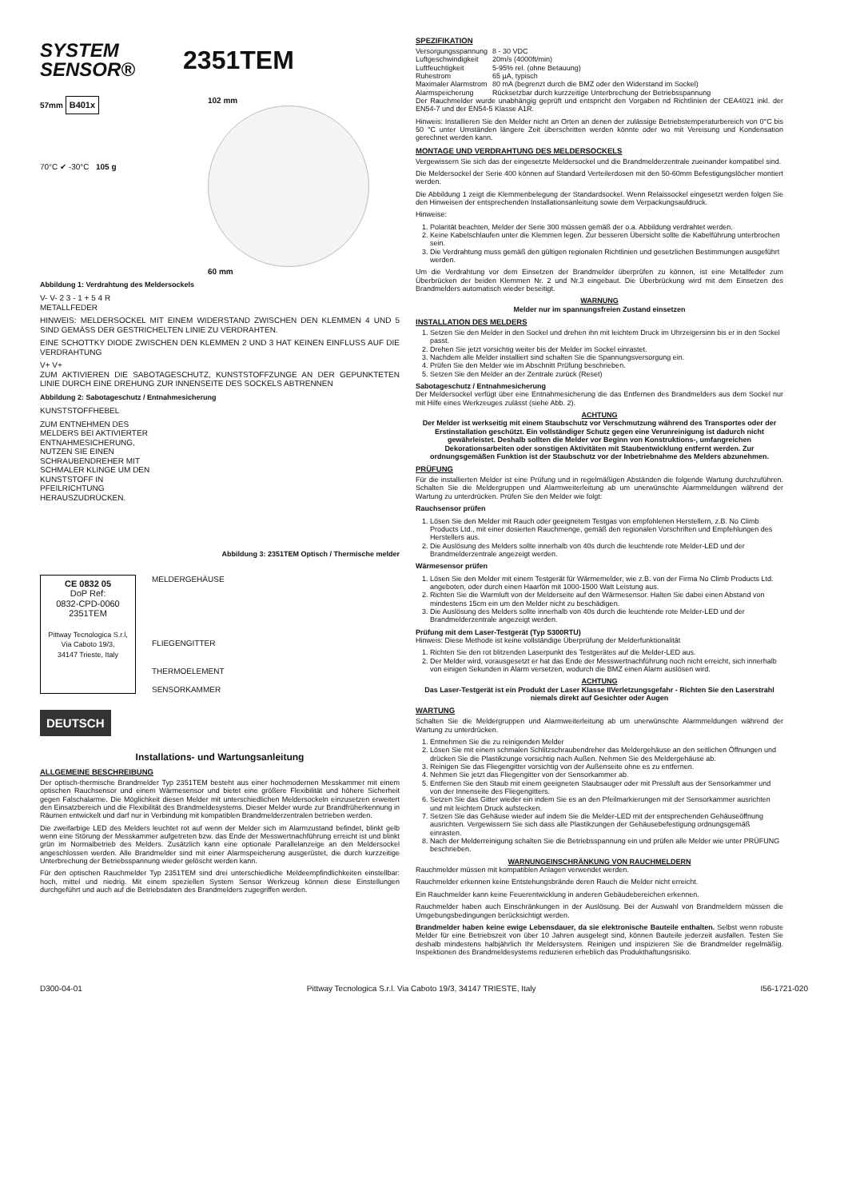SYSTEM
SENSOR®
2351TEM
57mm B401x
70°C ✔ -30°C 105 g
102 mm
60 mm
Abbildung 1: Verdrahtung des Meldersockels
V- V- 2 3 - 1 + 5 4 R
METALLFEDER
HINWEIS: MELDERSOCKEL MIT EINEM WIDERSTAND ZWISCHEN DEN KLEMMEN 4 UND 5 SIND GEMÄSS DER GESTRICHELTEN LINIE ZU VERDRAHTEN.
EINE SCHOTTKY DIODE ZWISCHEN DEN KLEMMEN 2 UND 3 HAT KEINEN EINFLUSS AUF DIE VERDRAHTUNG
V+ V+
ZUM AKTIVIEREN DIE SABOTAGESCHUTZ, KUNSTSTOFFZUNGE AN DER GEPUNKTETEN LINIE DURCH EINE DREHUNG ZUR INNENSEITE DES SOCKELS ABTRENNEN
Abbildung 2: Sabotageschutz / Entnahmesicherung
KUNSTSTOFFHEBEL
ZUM ENTNEHMEN DES MELDERS BEI AKTIVIERTER ENTNAHMESICHERUNG, NUTZEN SIE EINEN SCHRAUBENDREHER MIT SCHMALER KLINGE UM DEN KUNSTSTOFF IN PFEILRICHTUNG HERAUSZUDRÜCKEN.
Abbildung 3: 2351TEM Optisch / Thermische melder
CE 0832 05
DoP Ref:
0832-CPD-0060
2351TEM
Pittway Tecnologica S.r.l,
Via Caboto 19/3,
34147 Trieste, Italy
MELDERGEHÄUSE
FLIEGENGITTER
THERMOELEMENT
SENSORKAMMER
DEUTSCH
Installations- und Wartungsanleitung
ALLGEMEINE BESCHREIBUNG
Der optisch-thermische Brandmelder Typ 2351TEM besteht aus einer hochmodernen Messkammer mit einem optischen Rauchsensor und einem Wärmesensor und bietet eine größere Flexibilität und höhere Sicherheit gegen Falschalarme. Die Möglichkeit diesen Melder mit unterschiedlichen Meldersockeln einzusetzen erweitert den Einsatzbereich und die Flexibilität des Brandmeldesystems. Dieser Melder wurde zur Brandfrüherkennung in Räumen entwickelt und darf nur in Verbindung mit kompatiblen Brandmelderzentralen betrieben werden.
Die zweifarbige LED des Melders leuchtet rot auf wenn der Melder sich im Alarmzustand befindet, blinkt gelb wenn eine Störung der Messkammer aufgetreten bzw. das Ende der Messwertnachführung erreicht ist und blinkt grün im Normalbetrieb des Melders. Zusätzlich kann eine optionale Parallelanzeige an den Meldersockel angeschlossen werden. Alle Brandmelder sind mit einer Alarmspeicherung ausgerüstet, die durch kurzzeitige Unterbrechung der Betriebsspannung wieder gelöscht werden kann.
Für den optischen Rauchmelder Typ 2351TEM sind drei unterschiedliche Meldeempfindlichkeiten einstellbar: hoch, mittel und niedrig. Mit einem speziellen System Sensor Werkzeug können diese Einstellungen durchgeführt und auch auf die Betriebsdaten des Brandmelders zugegriffen werden.
SPEZIFIKATION
| Versorgungsspannung | 8 - 30 VDC |
| Luftgeschwindigkeit | 20m/s (4000ft/min) |
| Luftfeuchtigkeit | 5-95% rel. (ohne Betauung) |
| Ruhestrom | 65 µA, typisch |
| Maximaler Alarmstrom | 80 mA (begrenzt durch die BMZ oder den Widerstand im Sockel) |
| Alarmspeicherung | Rücksetzbar durch kurzzeitige Unterbrechung der Betriebsspannung |
Der Rauchmelder wurde unabhängig geprüft und entspricht den Vorgaben nd Richtlinien der CEA4021 inkl. der EN54-7 und der EN54-5 Klasse A1R.
Hinweis: Installieren Sie den Melder nicht an Orten an denen der zulässige Betriebstemperaturbereich von 0°C bis 50 °C unter Umständen längere Zeit überschritten werden könnte oder wo mit Vereisung und Kondensation gerechnet werden kann.
MONTAGE UND VERDRAHTUNG DES MELDERSOCKELS
Vergewissern Sie sich das der eingesetzte Meldersockel und die Brandmelderzentrale zueinander kompatibel sind.
Die Meldersockel der Serie 400 können auf Standard Verteilerdosen mit den 50-60mm Befestigungslöcher montiert werden.
Die Abbildung 1 zeigt die Klemmenbelegung der Standardsockel. Wenn Relaissockel eingesetzt werden folgen Sie den Hinweisen der entsprechenden Installationsanleitung sowie dem Verpackungsaufdruck.
Hinweise:
1. Polarität beachten, Melder der Serie 300 müssen gemäß der o.a. Abbildung verdrahtet werden.
2. Keine Kabelschlaufen unter die Klemmen legen. Zur besseren Übersicht sollte die Kabelführung unterbrochen sein.
3. Die Verdrahtung muss gemäß den gültigen regionalen Richtlinien und gesetzlichen Bestimmungen ausgeführt werden.
Um die Verdrahtung vor dem Einsetzen der Brandmelder überprüfen zu können, ist eine Metallfeder zum Überbrücken der beiden Klemmen Nr. 2 und Nr.3 eingebaut. Die Überbrückung wird mit dem Einsetzen des Brandmelders automatisch wieder beseitigt.
WARNUNG
Melder nur im spannungsfreien Zustand einsetzen
INSTALLATION DES MELDERS
1. Setzen Sie den Melder in den Sockel und drehen ihn mit leichtem Druck im Uhrzeigersinn bis er in den Sockel passt.
2. Drehen Sie jetzt vorsichtig weiter bis der Melder im Sockel einrastet.
3. Nachdem alle Melder installiert sind schalten Sie die Spannungsversorgung ein.
4. Prüfen Sie den Melder wie im Abschnitt Prüfung beschrieben.
5. Setzen Sie den Melder an der Zentrale zurück (Reset)
Sabotageschutz / Entnahmesicherung
Der Meldersockel verfügt über eine Entnahmesicherung die das Entfernen des Brandmelders aus dem Sockel nur mit Hilfe eines Werkzeuges zulässt (siehe Abb. 2).
ACHTUNG
Der Melder ist werkseitig mit einem Staubschutz vor Verschmutzung während des Transportes oder der Erstinstallation geschützt. Ein vollständiger Schutz gegen eine Verunreinigung ist dadurch nicht gewährleistet. Deshalb sollten die Melder vor Beginn von Konstruktions-, umfangreichen Dekorationsarbeiten oder sonstigen Aktivitäten mit Staubentwicklung entfernt werden. Zur ordnungsgemäßen Funktion ist der Staubschutz vor der Inbetriebnahme des Melders abzunehmen.
PRÜFUNG
Für die installierten Melder ist eine Prüfung und in regelmäßigen Abständen die folgende Wartung durchzuführen. Schalten Sie die Meldergruppen und Alarmweiterleitung ab um unerwünschte Alarmmeldungen während der Wartung zu unterdrücken. Prüfen Sie den Melder wie folgt:
Rauchsensor prüfen
1. Lösen Sie den Melder mit Rauch oder geeignetem Testgas von empfohlenen Herstellern, z.B. No Climb Products Ltd., mit einer dosierten Rauchmenge, gemäß den regionalen Vorschriften und Empfehlungen des Herstellers aus.
2. Die Auslösung des Melders sollte innerhalb von 40s durch die leuchtende rote Melder-LED und der Brandmelderzentrale angezeigt werden.
Wärmesensor prüfen
1. Lösen Sie den Melder mit einem Testgerät für Wärmemelder, wie z.B. von der Firma No Climb Products Ltd. angeboten, oder durch einen Haarfön mit 1000-1500 Watt Leistung aus.
2. Richten Sie die Warmluft von der Melderseite auf den Wärmesensor. Halten Sie dabei einen Abstand von mindestens 15cm ein um den Melder nicht zu beschädigen.
3. Die Auslösung des Melders sollte innerhalb von 40s durch die leuchtende rote Melder-LED und der Brandmelderzentrale angezeigt werden.
Prüfung mit dem Laser-Testgerät (Typ S300RTU)
Hinweis: Diese Methode ist keine vollständige Überprüfung der Melderfunktionalität
1. Richten Sie den rot blitzenden Laserpunkt des Testgerätes auf die Melder-LED aus.
2. Der Melder wird, vorausgesetzt er hat das Ende der Messwertnachführung noch nicht erreicht, sich innerhalb von einigen Sekunden in Alarm versetzen, wodurch die BMZ einen Alarm auslösen wird.
ACHTUNG
Das Laser-Testgerät ist ein Produkt der Laser Klasse IIVerletzungsgefahr - Richten Sie den Laserstrahl niemals direkt auf Gesichter oder Augen
WARTUNG
Schalten Sie die Meldergruppen und Alarmweiterleitung ab um unerwünschte Alarmmeldungen während der Wartung zu unterdrücken.
1. Entnehmen Sie die zu reinigenden Melder
2. Lösen Sie mit einem schmalen Schlitzschraubendreher das Meldergehäuse an den seitlichen Öffnungen und drücken Sie die Plastikzunge vorsichtig nach Außen. Nehmen Sie des Meldergehäuse ab.
3. Reinigen Sie das Fliegengitter vorsichtig von der Außenseite ohne es zu entfernen.
4. Nehmen Sie jetzt das Fliegengitter von der Sensorkammer ab.
5. Entfernen Sie den Staub mit einem geeigneten Staubsauger oder mit Pressluft aus der Sensorkammer und von der Innenseite des Fliegengitters.
6. Setzen Sie das Gitter wieder ein indem Sie es an den Pfeilmarkierungen mit der Sensorkammer ausrichten und mit leichtem Druck aufstecken.
7. Setzen Sie das Gehäuse wieder auf indem Sie die Melder-LED mit der entsprechenden Gehäuseöffnung ausrichten. Vergewissern Sie sich dass alle Plastikzungen der Gehäusebefestigung ordnungsgemäß einrasten.
8. Nach der Melderreinigung schalten Sie die Betriebsspannung ein und prüfen alle Melder wie unter PRÜFUNG beschrieben.
WARNUNGEINSCHRÄNKUNG VON RAUCHMELDERN
Rauchmelder müssen mit kompatiblen Anlagen verwendet werden.
Rauchmelder erkennen keine Entstehungsbrände deren Rauch die Melder nicht erreicht.
Ein Rauchmelder kann keine Feuerentwicklung in anderen Gebäudebereichen erkennen.
Rauchmelder haben auch Einschränkungen in der Auslösung. Bei der Auswahl von Brandmeldern müssen die Umgebungsbedingungen berücksichtigt werden.
Brandmelder haben keine ewige Lebensdauer, da sie elektronische Bauteile enthalten. Selbst wenn robuste Melder für eine Betriebszeit von über 10 Jahren ausgelegt sind, können Bauteile jederzeit ausfallen. Testen Sie deshalb mindestens halbjährlich Ihr Meldersystem. Reinigen und inspizieren Sie die Brandmelder regelmäßig. Inspektionen des Brandmeldesystems reduzieren erheblich das Produkthaftungsrisiko.
D300-04-01 Pittway Tecnologica S.r.l. Via Caboto 19/3, 34147 TRIESTE, Italy I56-1721-020